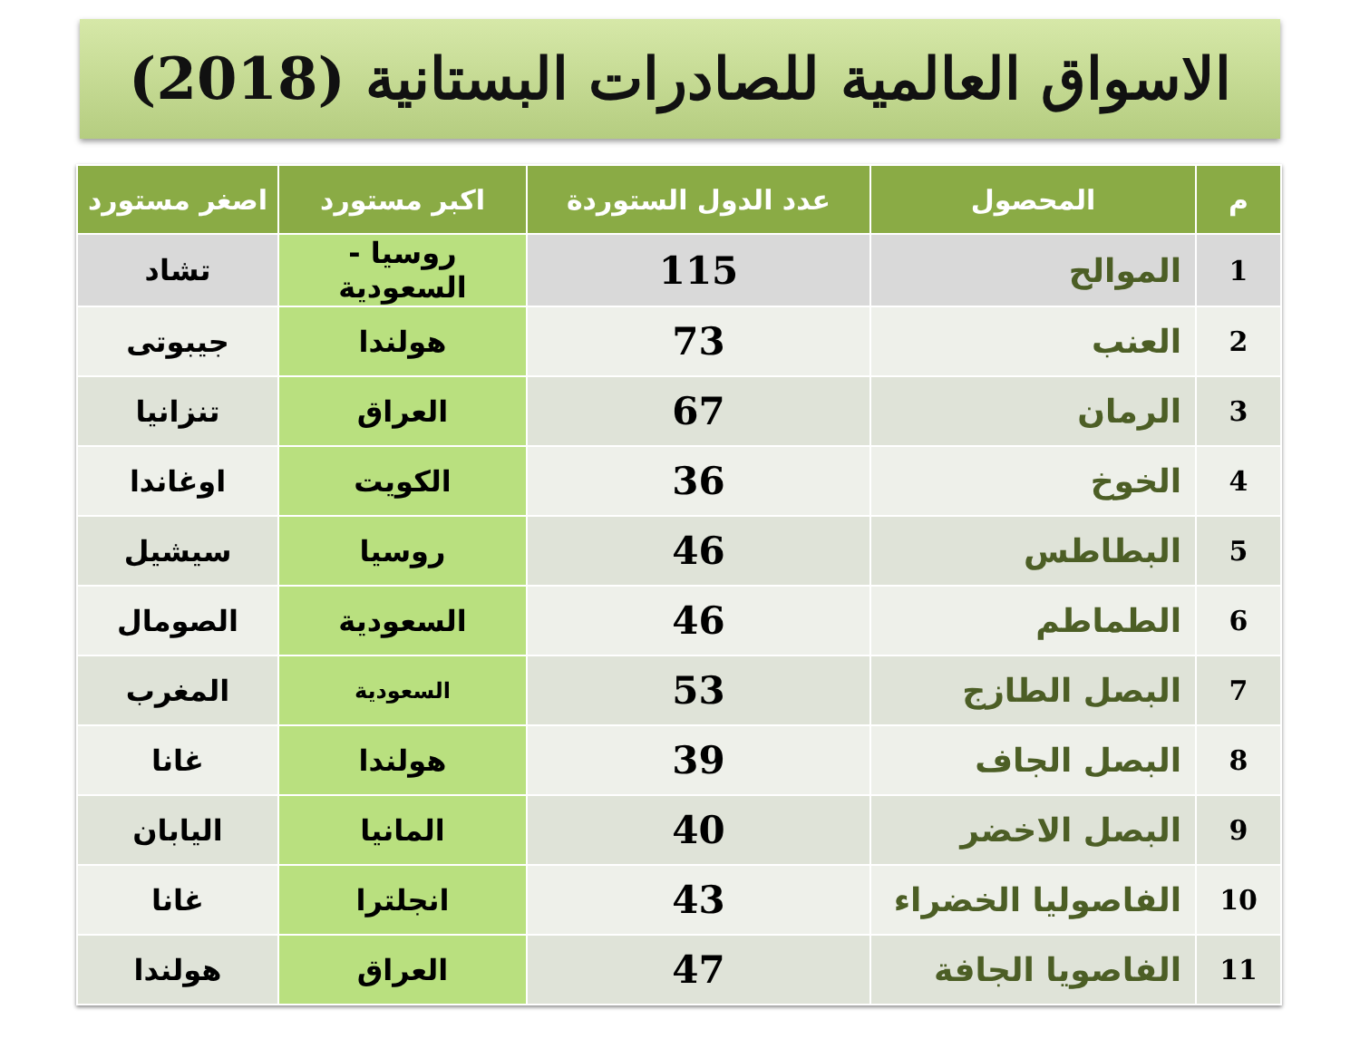الاسواق العالمية للصادرات البستانية (2018)
| م | المحصول | عدد الدول الستوردة | اكبر مستورد | اصغر مستورد |
| --- | --- | --- | --- | --- |
| 1 | الموالح | 115 | روسيا - السعودية | تشاد |
| 2 | العنب | 73 | هولندا | جيبوتى |
| 3 | الرمان | 67 | العراق | تنزانيا |
| 4 | الخوخ | 36 | الكويت | اوغاندا |
| 5 | البطاطس | 46 | روسيا | سيشيل |
| 6 | الطماطم | 46 | السعودية | الصومال |
| 7 | البصل الطازج | 53 | السعودية | المغرب |
| 8 | البصل الجاف | 39 | هولندا | غانا |
| 9 | البصل الاخضر | 40 | المانيا | اليابان |
| 10 | الفاصوليا الخضراء | 43 | انجلترا | غانا |
| 11 | الفاصويا الجافة | 47 | العراق | هولندا |